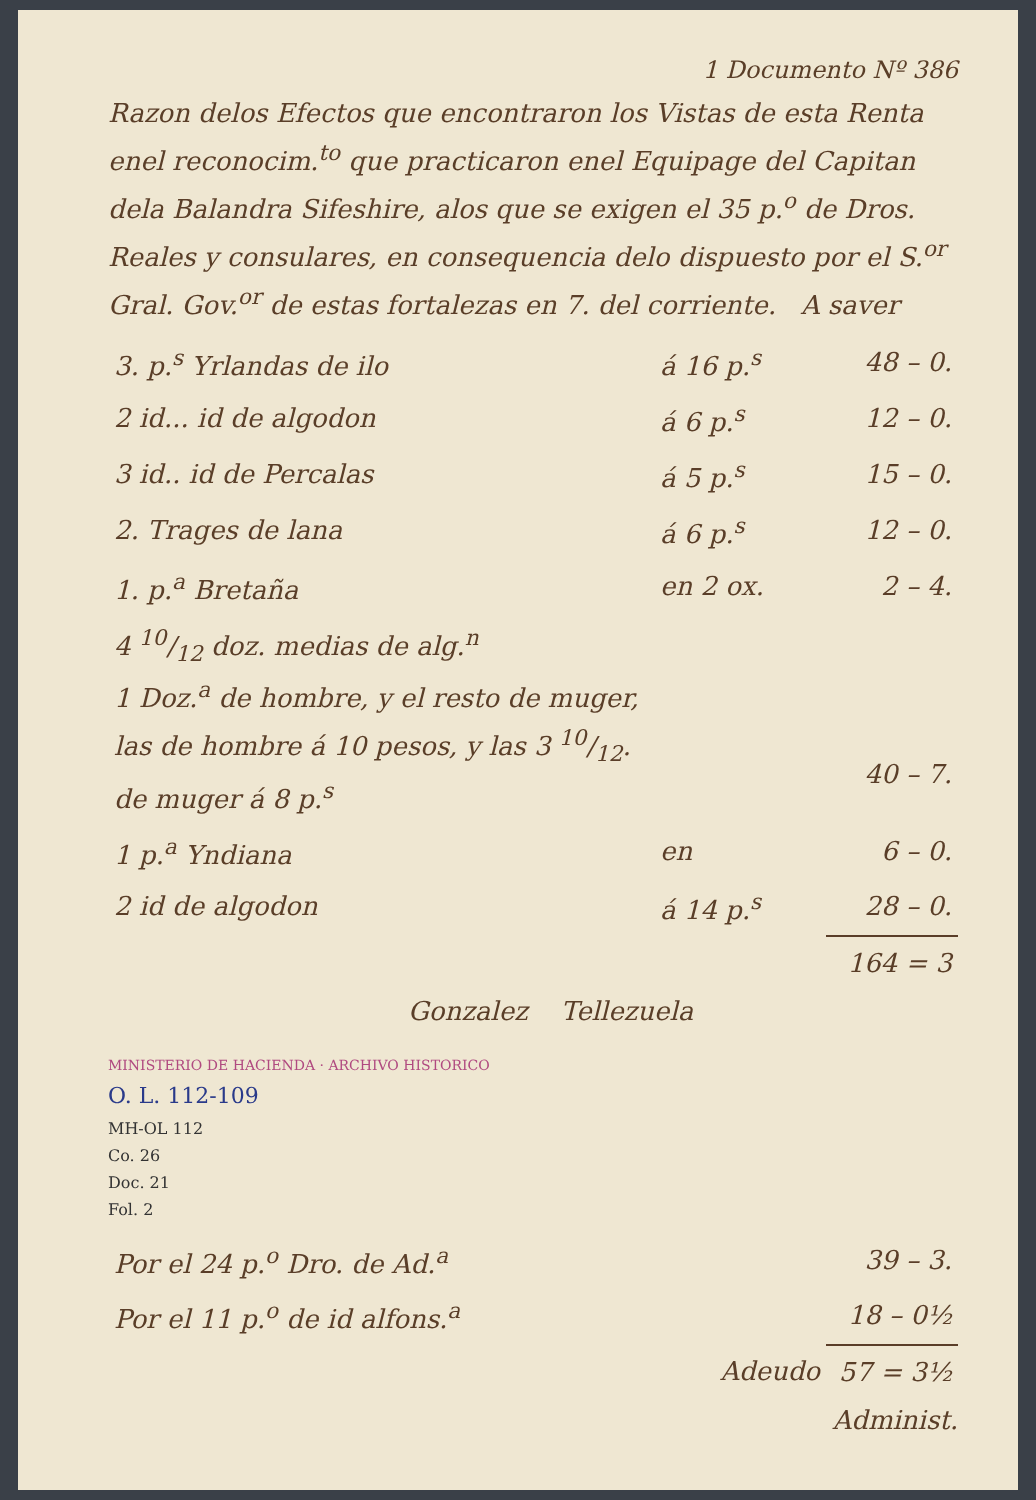1 Documento Nº 386
Razon delos Efectos que encontraron los Vistas de esta Renta enel reconocim.<sup>to</sup> que practicaron enel Equipage del Capitan dela Balandra Sifeshire, alos que se exigen el 35 p.<sup>o</sup> de Dros. Reales y consulares, en consequencia delo dispuesto por el S.<sup>or</sup> Gral. Gov.<sup>or</sup> de estas fortalezas en 7. del corriente. A saver
| 3. p.<sup>s</sup> Yrlandas de ilo | á 16 p.<sup>s</sup> | 48 – 0. |
| 2 id... id de algodon | á 6 p.<sup>s</sup> | 12 – 0. |
| 3 id.. id de Percalas | á 5 p.<sup>s</sup> | 15 – 0. |
| 2. Trages de lana | á 6 p.<sup>s</sup> | 12 – 0. |
| 1. p.<sup>a</sup> Bretaña | en 2 ox. | 2 – 4. |
| 4 10/12 doz. medias de alg.<sup>n</sup> 1 Doz.<sup>a</sup> de hombre, y el resto de muger, las de hombre á 10 pesos, y las 3 10/12. de muger á 8 p.<sup>s</sup> | | 40 – 7. |
| 1 p.<sup>a</sup> Yndiana | en | 6 – 0. |
| 2 id de algodon | á 14 p.<sup>s</sup> | 28 – 0. |
| | | 164 = 3 |
Gonzalez Tellezuela
MINISTERIO DE HACIENDA · ARCHIVO HISTORICO
O. L. 112-109
MH-OL 112
Co. 26
Doc. 21
Fol. 2
| Por el 24 p.<sup>o</sup> Dro. de Ad.<sup>a</sup> | 39 – 3. |
| Por el 11 p.<sup>o</sup> de id alfons.<sup>a</sup> | 18 – 0½ |
| Adeudo | 57 = 3½ |
Administ.